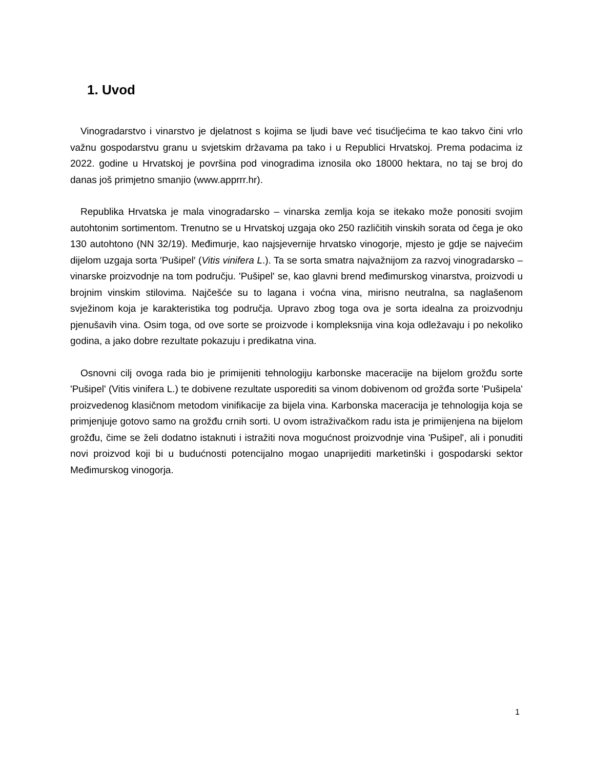1. Uvod
Vinogradarstvo i vinarstvo je djelatnost s kojima se ljudi bave već tisućljećima te kao takvo čini vrlo važnu gospodarstvu granu u svjetskim državama pa tako i u Republici Hrvatskoj. Prema podacima iz 2022. godine u Hrvatskoj je površina pod vinogradima iznosila oko 18000 hektara, no taj se broj do danas još primjetno smanjio (www.apprrr.hr).
Republika Hrvatska je mala vinogradarsko – vinarska zemlja koja se itekako može ponositi svojim autohtonim sortimentom. Trenutno se u Hrvatskoj uzgaja oko 250 različitih vinskih sorata od čega je oko 130 autohtono (NN 32/19). Međimurje, kao najsjevernije hrvatsko vinogorje, mjesto je gdje se najvećim dijelom uzgaja sorta ′Pušipel′ (Vitis vinifera L.). Ta se sorta smatra najvažnijom za razvoj vinogradarsko – vinarske proizvodnje na tom području. 'Pušipel' se, kao glavni brend međimurskog vinarstva, proizvodi u brojnim vinskim stilovima. Najčešće su to lagana i voćna vina, mirisno neutralna, sa naglašenom svježinom koja je karakteristika tog područja. Upravo zbog toga ova je sorta idealna za proizvodnju pjenušavih vina. Osim toga, od ove sorte se proizvode i kompleksnija vina koja odležavaju i po nekoliko godina, a jako dobre rezultate pokazuju i predikatna vina.
Osnovni cilj ovoga rada bio je primijeniti tehnologiju karbonske maceracije na bijelom grožđu sorte 'Pušipel' (Vitis vinifera L.) te dobivene rezultate usporediti sa vinom dobivenom od grožđa sorte 'Pušipela' proizvedenog klasičnom metodom vinifikacije za bijela vina. Karbonska maceracija je tehnologija koja se primjenjuje gotovo samo na grožđu crnih sorti. U ovom istraživačkom radu ista je primijenjena na bijelom grožđu, čime se želi dodatno istaknuti i istražiti nova mogućnost proizvodnje vina 'Pušipel', ali i ponuditi novi proizvod koji bi u budućnosti potencijalno mogao unaprijediti marketinški i gospodarski sektor Međimurskog vinogorja.
1